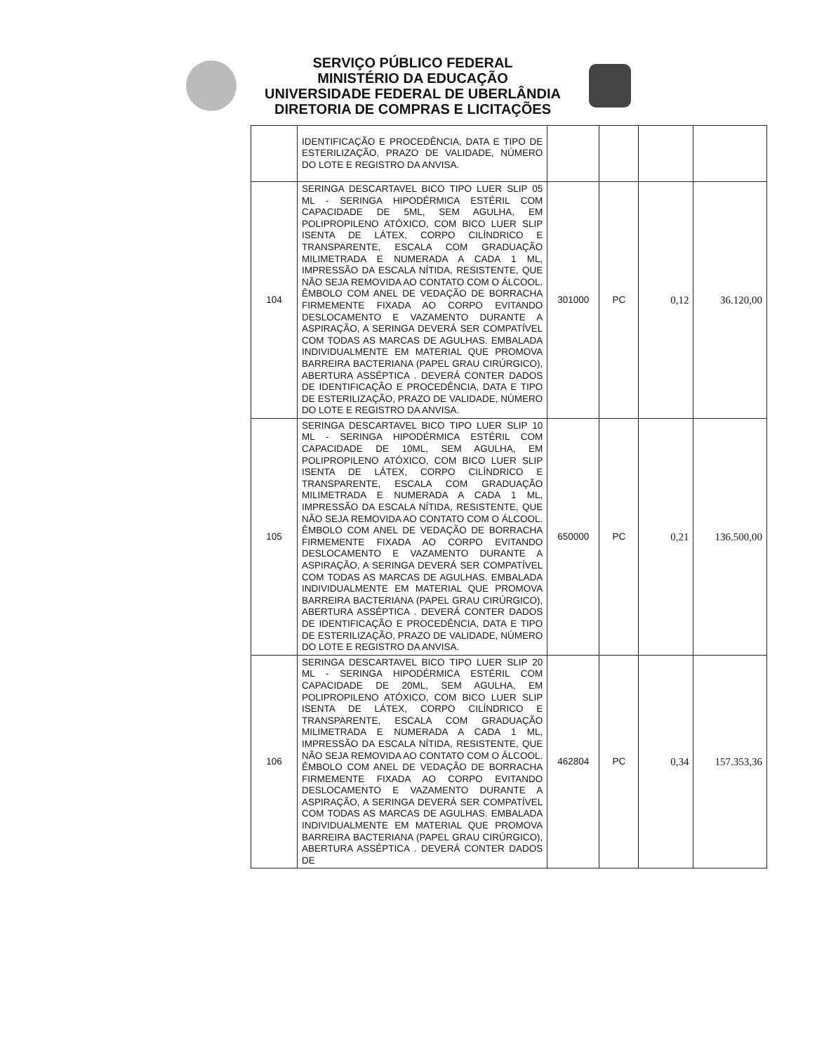SERVIÇO PÚBLICO FEDERAL
MINISTÉRIO DA EDUCAÇÃO
UNIVERSIDADE FEDERAL DE UBERLÂNDIA
DIRETORIA DE COMPRAS E LICITAÇÕES
| | IDENTIFICAÇÃO E PROCEDÊNCIA, DATA E TIPO DE ESTERILIZAÇÃO, PRAZO DE VALIDADE, NÚMERO DO LOTE E REGISTRO DA ANVISA. | | | | |
| 104 | SERINGA DESCARTAVEL BICO TIPO LUER SLIP 05 ML - SERINGA HIPODÉRMICA ESTÉRIL COM CAPACIDADE DE 5ML, SEM AGULHA, EM POLIPROPILENO ATÓXICO, COM BICO LUER SLIP ISENTA DE LÁTEX, CORPO CILÍNDRICO E TRANSPARENTE, ESCALA COM GRADUAÇÃO MILIMETRADA E NUMERADA A CADA 1 ML, IMPRESSÃO DA ESCALA NÍTIDA, RESISTENTE, QUE NÃO SEJA REMOVIDA AO CONTATO COM O ÁLCOOL. ÊMBOLO COM ANEL DE VEDAÇÃO DE BORRACHA FIRMEMENTE FIXADA AO CORPO EVITANDO DESLOCAMENTO E VAZAMENTO DURANTE A ASPIRAÇÃO, A SERINGA DEVERÁ SER COMPATÍVEL COM TODAS AS MARCAS DE AGULHAS. EMBALADA INDIVIDUALMENTE EM MATERIAL QUE PROMOVA BARREIRA BACTERIANA (PAPEL GRAU CIRÚRGICO), ABERTURA ASSÉPTICA . DEVERÁ CONTER DADOS DE IDENTIFICAÇÃO E PROCEDÊNCIA, DATA E TIPO DE ESTERILIZAÇÃO, PRAZO DE VALIDADE, NÚMERO DO LOTE E REGISTRO DA ANVISA. | 301000 | PC | 0,12 | 36.120,00 |
| 105 | SERINGA DESCARTAVEL BICO TIPO LUER SLIP 10 ML - SERINGA HIPODÉRMICA ESTÉRIL COM CAPACIDADE DE 10ML, SEM AGULHA, EM POLIPROPILENO ATÓXICO, COM BICO LUER SLIP ISENTA DE LÁTEX, CORPO CILÍNDRICO E TRANSPARENTE, ESCALA COM GRADUAÇÃO MILIMETRADA E NUMERADA A CADA 1 ML, IMPRESSÃO DA ESCALA NÍTIDA, RESISTENTE, QUE NÃO SEJA REMOVIDA AO CONTATO COM O ÁLCOOL. ÊMBOLO COM ANEL DE VEDAÇÃO DE BORRACHA FIRMEMENTE FIXADA AO CORPO EVITANDO DESLOCAMENTO E VAZAMENTO DURANTE A ASPIRAÇÃO, A SERINGA DEVERÁ SER COMPATÍVEL COM TODAS AS MARCAS DE AGULHAS. EMBALADA INDIVIDUALMENTE EM MATERIAL QUE PROMOVA BARREIRA BACTERIANA (PAPEL GRAU CIRÚRGICO), ABERTURA ASSÉPTICA . DEVERÁ CONTER DADOS DE IDENTIFICAÇÃO E PROCEDÊNCIA, DATA E TIPO DE ESTERILIZAÇÃO, PRAZO DE VALIDADE, NÚMERO DO LOTE E REGISTRO DA ANVISA. | 650000 | PC | 0,21 | 136.500,00 |
| 106 | SERINGA DESCARTAVEL BICO TIPO LUER SLIP 20 ML - SERINGA HIPODÉRMICA ESTÉRIL COM CAPACIDADE DE 20ML, SEM AGULHA, EM POLIPROPILENO ATÓXICO, COM BICO LUER SLIP ISENTA DE LÁTEX, CORPO CILÍNDRICO E TRANSPARENTE, ESCALA COM GRADUAÇÃO MILIMETRADA E NUMERADA A CADA 1 ML, IMPRESSÃO DA ESCALA NÍTIDA, RESISTENTE, QUE NÃO SEJA REMOVIDA AO CONTATO COM O ÁLCOOL. ÊMBOLO COM ANEL DE VEDAÇÃO DE BORRACHA FIRMEMENTE FIXADA AO CORPO EVITANDO DESLOCAMENTO E VAZAMENTO DURANTE A ASPIRAÇÃO, A SERINGA DEVERÁ SER COMPATÍVEL COM TODAS AS MARCAS DE AGULHAS. EMBALADA INDIVIDUALMENTE EM MATERIAL QUE PROMOVA BARREIRA BACTERIANA (PAPEL GRAU CIRÚRGICO), ABERTURA ASSÉPTICA . DEVERÁ CONTER DADOS DE | 462804 | PC | 0,34 | 157.353,36 |